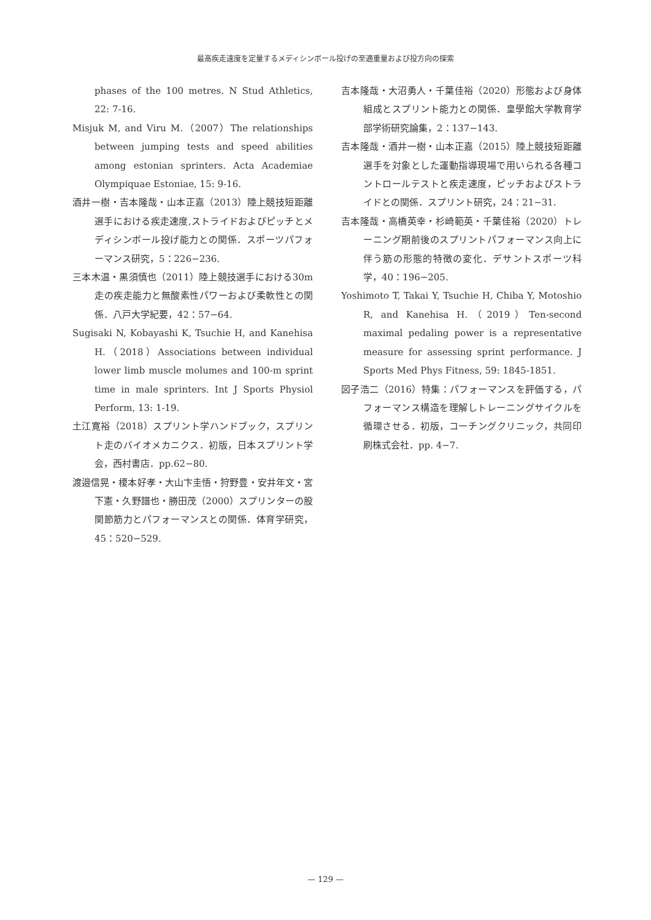最高疾走速度を定量するメディシンボール投げの至適重量および投方向の探索
phases of the 100 metres. N Stud Athletics, 22: 7-16.
Misjuk M, and Viru M.（2007）The relationships between jumping tests and speed abilities among estonian sprinters. Acta Academiae Olympiquae Estoniae, 15: 9-16.
酒井一樹・吉本隆哉・山本正嘉（2013）陸上競技短距離選手における疾走速度,ストライドおよびピッチとメディシンボール投げ能力との関係．スポーツパフォーマンス研究，5：226−236.
三本木温・黒須慎也（2011）陸上競技選手における30m走の疾走能力と無酸素性パワーおよび柔軟性との関係．八戸大学紀要，42：57−64.
Sugisaki N, Kobayashi K, Tsuchie H, and Kanehisa H.（2018）Associations between individual lower limb muscle molumes and 100-m sprint time in male sprinters. Int J Sports Physiol Perform, 13: 1-19.
土江寛裕（2018）スプリント学ハンドブック，スプリント走のバイオメカニクス．初版，日本スプリント学会，西村書店．pp.62−80.
渡邉信晃・榎本好孝・大山卞圭悟・狩野豊・安井年文・宮下憲・久野譜也・勝田茂（2000）スプリンターの股関節筋力とパフォーマンスとの関係．体育学研究，45：520−529.
吉本隆哉・大沼勇人・千葉佳裕（2020）形態および身体組成とスプリント能力との関係．皇學館大学教育学部学術研究論集，2：137−143.
吉本隆哉・酒井一樹・山本正嘉（2015）陸上競技短距離選手を対象とした運動指導現場で用いられる各種コントロールテストと疾走速度，ピッチおよびストライドとの関係．スプリント研究，24：21−31.
吉本隆哉・高橋英幸・杉崎範英・千葉佳裕（2020）トレーニング期前後のスプリントパフォーマンス向上に伴う筋の形態的特徴の変化．デサントスポーツ科学，40：196−205.
Yoshimoto T, Takai Y, Tsuchie H, Chiba Y, Motoshio R, and Kanehisa H.（2019）Ten-second maximal pedaling power is a representative measure for assessing sprint performance. J Sports Med Phys Fitness, 59: 1845-1851.
図子浩二（2016）特集：パフォーマンスを評価する，パフォーマンス構造を理解しトレーニングサイクルを循環させる．初版，コーチングクリニック，共同印刷株式会社．pp. 4−7.
— 129 —